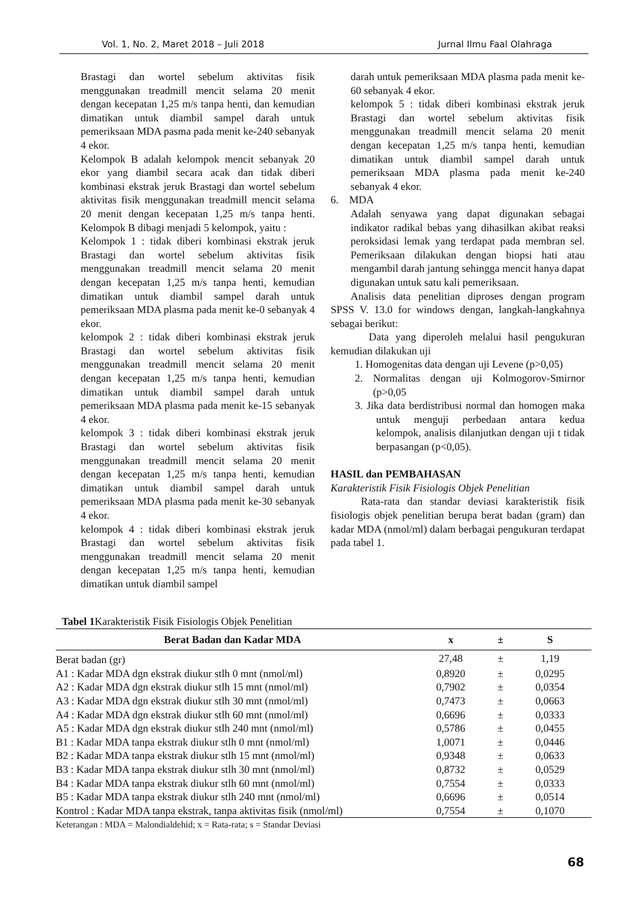Vol. 1, No. 2, Maret 2018 – Juli 2018 Jurnal Ilmu Faal Olahraga
Brastagi dan wortel sebelum aktivitas fisik menggunakan treadmill mencit selama 20 menit dengan kecepatan 1,25 m/s tanpa henti, dan kemudian dimatikan untuk diambil sampel darah untuk pemeriksaan MDA pasma pada menit ke-240 sebanyak 4 ekor.
Kelompok B adalah kelompok mencit sebanyak 20 ekor yang diambil secara acak dan tidak diberi kombinasi ekstrak jeruk Brastagi dan wortel sebelum aktivitas fisik menggunakan treadmill mencit selama 20 menit dengan kecepatan 1,25 m/s tanpa henti. Kelompok B dibagi menjadi 5 kelompok, yaitu :
Kelompok 1 : tidak diberi kombinasi ekstrak jeruk Brastagi dan wortel sebelum aktivitas fisik menggunakan treadmill mencit selama 20 menit dengan kecepatan 1,25 m/s tanpa henti, kemudian dimatikan untuk diambil sampel darah untuk pemeriksaan MDA plasma pada menit ke-0 sebanyak 4 ekor.
kelompok 2 : tidak diberi kombinasi ekstrak jeruk Brastagi dan wortel sebelum aktivitas fisik menggunakan treadmill mencit selama 20 menit dengan kecepatan 1,25 m/s tanpa henti, kemudian dimatikan untuk diambil sampel darah untuk pemeriksaan MDA plasma pada menit ke-15 sebanyak 4 ekor.
kelompok 3 : tidak diberi kombinasi ekstrak jeruk Brastagi dan wortel sebelum aktivitas fisik menggunakan treadmill mencit selama 20 menit dengan kecepatan 1,25 m/s tanpa henti, kemudian dimatikan untuk diambil sampel darah untuk pemeriksaan MDA plasma pada menit ke-30 sebanyak 4 ekor.
kelompok 4 : tidak diberi kombinasi ekstrak jeruk Brastagi dan wortel sebelum aktivitas fisik menggunakan treadmill mencit selama 20 menit dengan kecepatan 1,25 m/s tanpa henti, kemudian dimatikan untuk diambil sampel
darah untuk pemeriksaan MDA plasma pada menit ke-60 sebanyak 4 ekor.
kelompok 5 : tidak diberi kombinasi ekstrak jeruk Brastagi dan wortel sebelum aktivitas fisik menggunakan treadmill mencit selama 20 menit dengan kecepatan 1,25 m/s tanpa henti, kemudian dimatikan untuk diambil sampel darah untuk pemeriksaan MDA plasma pada menit ke-240 sebanyak 4 ekor.
6. MDA
Adalah senyawa yang dapat digunakan sebagai indikator radikal bebas yang dihasilkan akibat reaksi peroksidasi lemak yang terdapat pada membran sel. Pemeriksaan dilakukan dengan biopsi hati atau mengambil darah jantung sehingga mencit hanya dapat digunakan untuk satu kali pemeriksaan.
Analisis data penelitian diproses dengan program SPSS V. 13.0 for windows dengan, langkah-langkahnya sebagai berikut:
Data yang diperoleh melalui hasil pengukuran kemudian dilakukan uji
1. Homogenitas data dengan uji Levene (p>0,05)
2. Normalitas dengan uji Kolmogorov-Smirnor (p>0,05
3. Jika data berdistribusi normal dan homogen maka untuk menguji perbedaan antara kedua kelompok, analisis dilanjutkan dengan uji t tidak berpasangan (p<0,05).
HASIL dan PEMBAHASAN
Karakteristik Fisik Fisiologis Objek Penelitian
Rata-rata dan standar deviasi karakteristik fisik fisiologis objek penelitian berupa berat badan (gram) dan kadar MDA (nmol/ml) dalam berbagai pengukuran terdapat pada tabel 1.
Tabel 1 Karakteristik Fisik Fisiologis Objek Penelitian
| Berat Badan dan Kadar MDA | x | ± | S |
| --- | --- | --- | --- |
| Berat badan (gr) | 27,48 | ± | 1,19 |
| A1 : Kadar MDA dgn ekstrak diukur stlh 0 mnt (nmol/ml) | 0,8920 | ± | 0,0295 |
| A2 : Kadar MDA dgn ekstrak diukur stlh 15 mnt (nmol/ml) | 0,7902 | ± | 0,0354 |
| A3 : Kadar MDA dgn ekstrak diukur stlh 30 mnt (nmol/ml) | 0,7473 | ± | 0,0663 |
| A4 : Kadar MDA dgn ekstrak diukur stlh 60 mnt (nmol/ml) | 0,6696 | ± | 0,0333 |
| A5 : Kadar MDA dgn ekstrak diukur stlh 240 mnt (nmol/ml) | 0,5786 | ± | 0,0455 |
| B1 : Kadar MDA tanpa ekstrak diukur stlh 0 mnt (nmol/ml) | 1,0071 | ± | 0,0446 |
| B2 : Kadar MDA tanpa ekstrak diukur stlh 15 mnt (nmol/ml) | 0,9348 | ± | 0,0633 |
| B3 : Kadar MDA tanpa ekstrak diukur stlh 30 mnt (nmol/ml) | 0,8732 | ± | 0,0529 |
| B4 : Kadar MDA tanpa ekstrak diukur stlh 60 mnt (nmol/ml) | 0,7554 | ± | 0,0333 |
| B5 : Kadar MDA tanpa ekstrak diukur stlh 240 mnt (nmol/ml) | 0,6696 | ± | 0,0514 |
| Kontrol : Kadar MDA tanpa ekstrak, tanpa aktivitas fisik (nmol/ml) | 0,7554 | ± | 0,1070 |
Keterangan : MDA = Malondialdehid; x = Rata-rata; s = Standar Deviasi
68